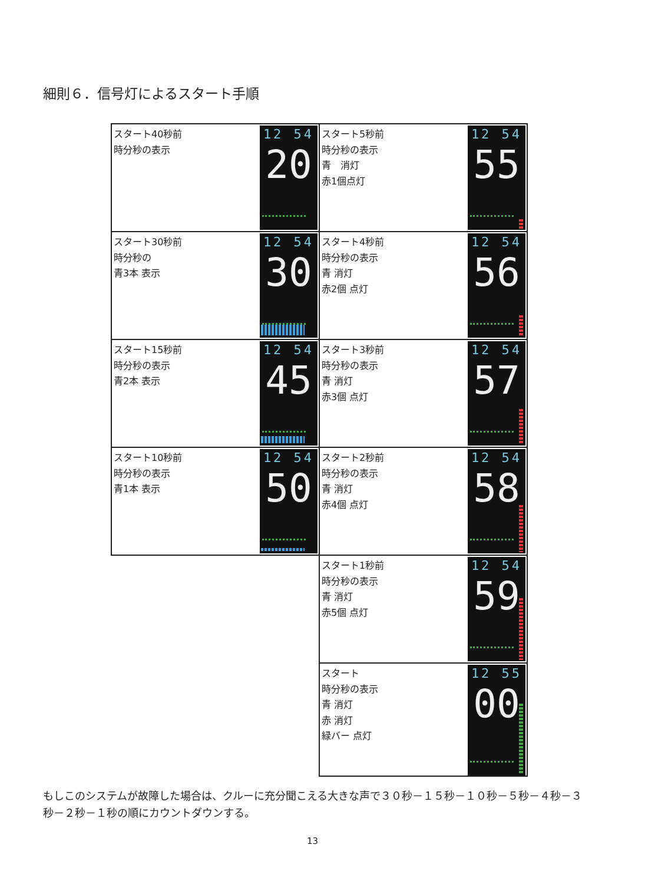細則６．信号灯によるスタート手順
| スタート40秒前 時分秒の表示 12 54 20 | スタート5秒前 時分秒の表示 青 消灯 赤1個点灯 12 54 55 |
| スタート30秒前 時分秒の 青3本 表示 12 54 30 | スタート4秒前 時分秒の表示 青 消灯 赤2個 点灯 12 54 56 |
| スタート15秒前 時分秒の表示 青2本 表示 12 54 45 | スタート3秒前 時分秒の表示 青 消灯 赤3個 点灯 12 54 57 |
| スタート10秒前 時分秒の表示 青1本 表示 12 54 50 | スタート2秒前 時分秒の表示 青 消灯 赤4個 点灯 12 54 58 |
| | スタート1秒前 時分秒の表示 青 消灯 赤5個 点灯 12 54 59 |
| | スタート 時分秒の表示 青 消灯 赤 消灯 緑バー 点灯 12 55 00 |
もしこのシステムが故障した場合は、クルーに充分聞こえる大きな声で３０秒－１５秒－１０秒－５秒－４秒－３秒－２秒－１秒の順にカウントダウンする。
13